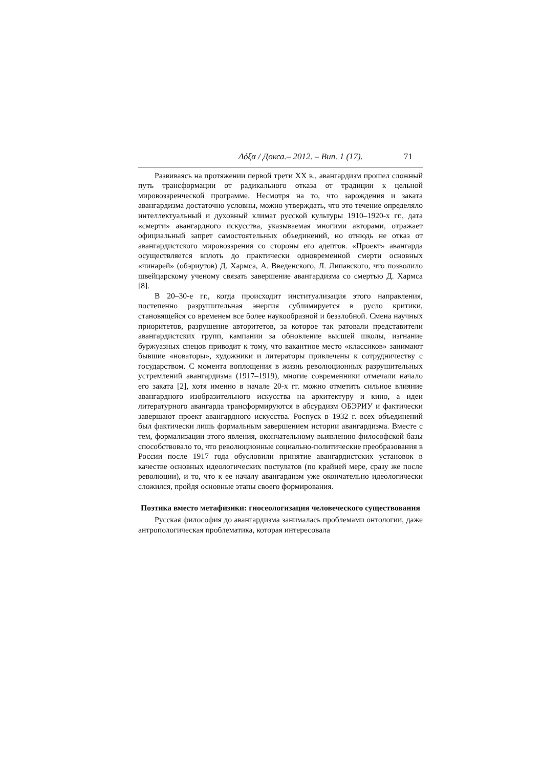Δόξα / Докса.– 2012. – Вип. 1 (17). 71
Развиваясь на протяжении первой трети XX в., авангардизм прошел сложный путь трансформации от радикального отказа от традиции к цельной мировоззренческой программе. Несмотря на то, что зарождения и заката авангардизма достаточно условны, можно утверждать, что это течение определяло интеллектуальный и духовный климат русской культуры 1910–1920-х гг., дата «смерти» авангардного искусства, указываемая многими авторами, отражает официальный запрет самостоятельных объединений, но отнюдь не отказ от авангардистского мировоззрения со стороны его адептов. «Проект» авангарда осуществляется вплоть до практически одновременной смерти основных «чинарей» (обэриутов) Д. Хармса, А. Введенского, Л. Липавского, что позволило швейцарскому ученому связать завершение авангардизма со смертью Д. Хармса [8].
В 20–30-е гг., когда происходит институализация этого направления, постепенно разрушительная энергия сублимируется в русло критики, становящейся со временем все более наукообразной и беззлобной. Смена научных приоритетов, разрушение авторитетов, за которое так ратовали представители авангардистских групп, кампании за обновление высшей школы, изгнание буржуазных спецов приводит к тому, что вакантное место «классиков» занимают бывшие «новаторы», художники и литераторы привлечены к сотрудничеству с государством. С момента воплощения в жизнь революционных разрушительных устремлений авангардизма (1917–1919), многие современники отмечали начало его заката [2], хотя именно в начале 20-х гг. можно отметить сильное влияние авангардного изобразительного искусства на архитектуру и кино, а идеи литературного авангарда трансформируются в абсурдизм ОБЭРИУ и фактически завершают проект авангардного искусства. Роспуск в 1932 г. всех объединений был фактически лишь формальным завершением истории авангардизма. Вместе с тем, формализации этого явления, окончательному выявлению философской базы способствовало то, что революционные социально-политические преобразования в России после 1917 года обусловили принятие авангардистских установок в качестве основных идеологических постулатов (по крайней мере, сразу же после революции), и то, что к ее началу авангардизм уже окончательно идеологически сложился, пройдя основные этапы своего формирования.
Поэтика вместо метафизики: гносеологизация человеческого существования
Русская философия до авангардизма занималась проблемами онтологии, даже антропологическая проблематика, которая интересовала